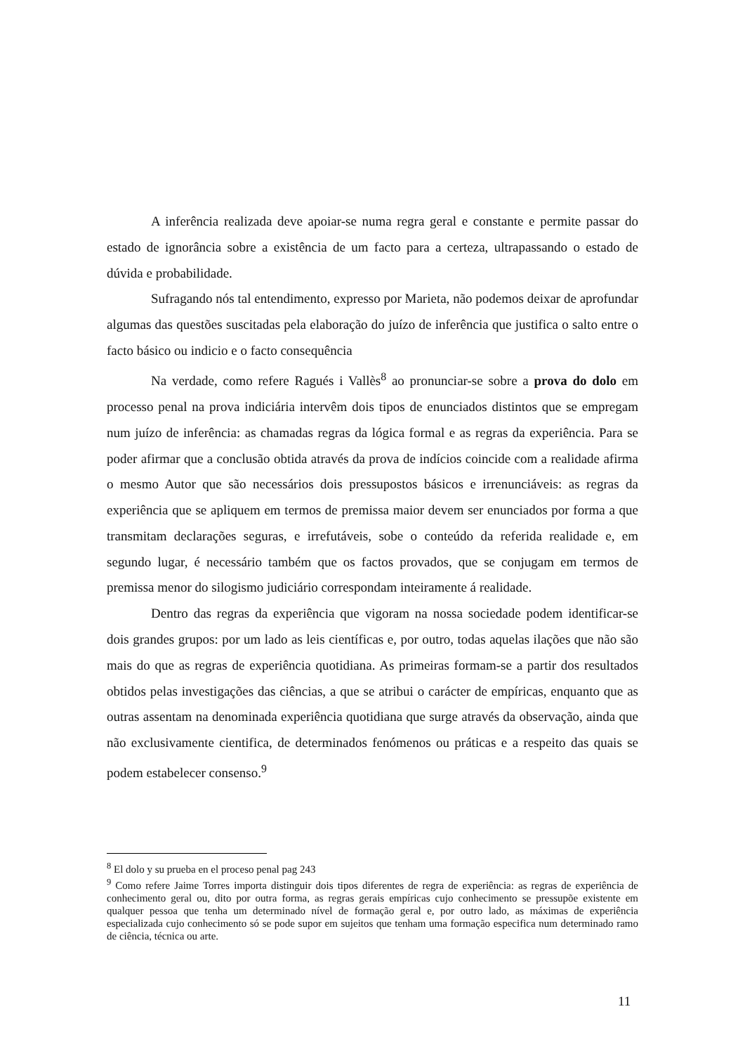A inferência realizada deve apoiar-se numa regra geral e constante e permite passar do estado de ignorância sobre a existência de um facto para a certeza, ultrapassando o estado de dúvida e probabilidade.
Sufragando nós tal entendimento, expresso por Marieta, não podemos deixar de aprofundar algumas das questões suscitadas pela elaboração do juízo de inferência que justifica o salto entre o facto básico ou indicio e o facto consequência
Na verdade, como refere Ragués i Vallès<sup>8</sup> ao pronunciar-se sobre a prova do dolo em processo penal na prova indiciária intervêm dois tipos de enunciados distintos que se empregam num juízo de inferência: as chamadas regras da lógica formal e as regras da experiência. Para se poder afirmar que a conclusão obtida através da prova de indícios coincide com a realidade afirma o mesmo Autor que são necessários dois pressupostos básicos e irrenunciáveis: as regras da experiência que se apliquem em termos de premissa maior devem ser enunciados por forma a que transmitam declarações seguras, e irrefutáveis, sobe o conteúdo da referida realidade e, em segundo lugar, é necessário também que os factos provados, que se conjugam em termos de premissa menor do silogismo judiciário correspondam inteiramente á realidade.
Dentro das regras da experiência que vigoram na nossa sociedade podem identificar-se dois grandes grupos: por um lado as leis científicas e, por outro, todas aquelas ilações que não são mais do que as regras de experiência quotidiana. As primeiras formam-se a partir dos resultados obtidos pelas investigações das ciências, a que se atribui o carácter de empíricas, enquanto que as outras assentam na denominada experiência quotidiana que surge através da observação, ainda que não exclusivamente cientifica, de determinados fenómenos ou práticas e a respeito das quais se podem estabelecer consenso.<sup>9</sup>
<sup>8</sup> El dolo y su prueba en el proceso penal pag 243
<sup>9</sup> Como refere Jaime Torres importa distinguir dois tipos diferentes de regra de experiência: as regras de experiência de conhecimento geral ou, dito por outra forma, as regras gerais empíricas cujo conhecimento se pressupõe existente em qualquer pessoa que tenha um determinado nível de formação geral e, por outro lado, as máximas de experiência especializada cujo conhecimento só se pode supor em sujeitos que tenham uma formação especifica num determinado ramo de ciência, técnica ou arte.
11